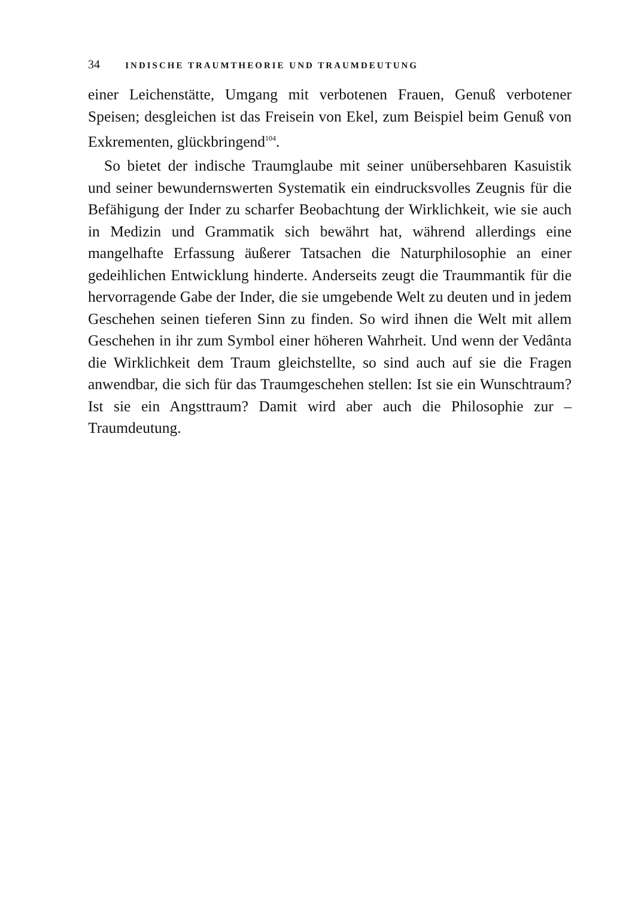34 INDISCHE TRAUMTHEORIE UND TRAUMDEUTUNG
einer Leichenstätte, Umgang mit verbotenen Frauen, Genuß verbotener Speisen; desgleichen ist das Freisein von Ekel, zum Beispiel beim Genuß von Exkrementen, glückbringend<sup>104</sup>.
So bietet der indische Traumglaube mit seiner unübersehbaren Kasuistik und seiner bewundernswerten Systematik ein eindrucksvolles Zeugnis für die Befähigung der Inder zu scharfer Beobachtung der Wirklichkeit, wie sie auch in Medizin und Grammatik sich bewährt hat, während allerdings eine mangelhafte Erfassung äußerer Tatsachen die Naturphilosophie an einer gedeihlichen Entwicklung hinderte. Anderseits zeugt die Traummantik für die hervorragende Gabe der Inder, die sie umgebende Welt zu deuten und in jedem Geschehen seinen tieferen Sinn zu finden. So wird ihnen die Welt mit allem Geschehen in ihr zum Symbol einer höheren Wahrheit. Und wenn der Vedânta die Wirklichkeit dem Traum gleichstellte, so sind auch auf sie die Fragen anwendbar, die sich für das Traumgeschehen stellen: Ist sie ein Wunschtraum? Ist sie ein Angsttraum? Damit wird aber auch die Philosophie zur – Traumdeutung.